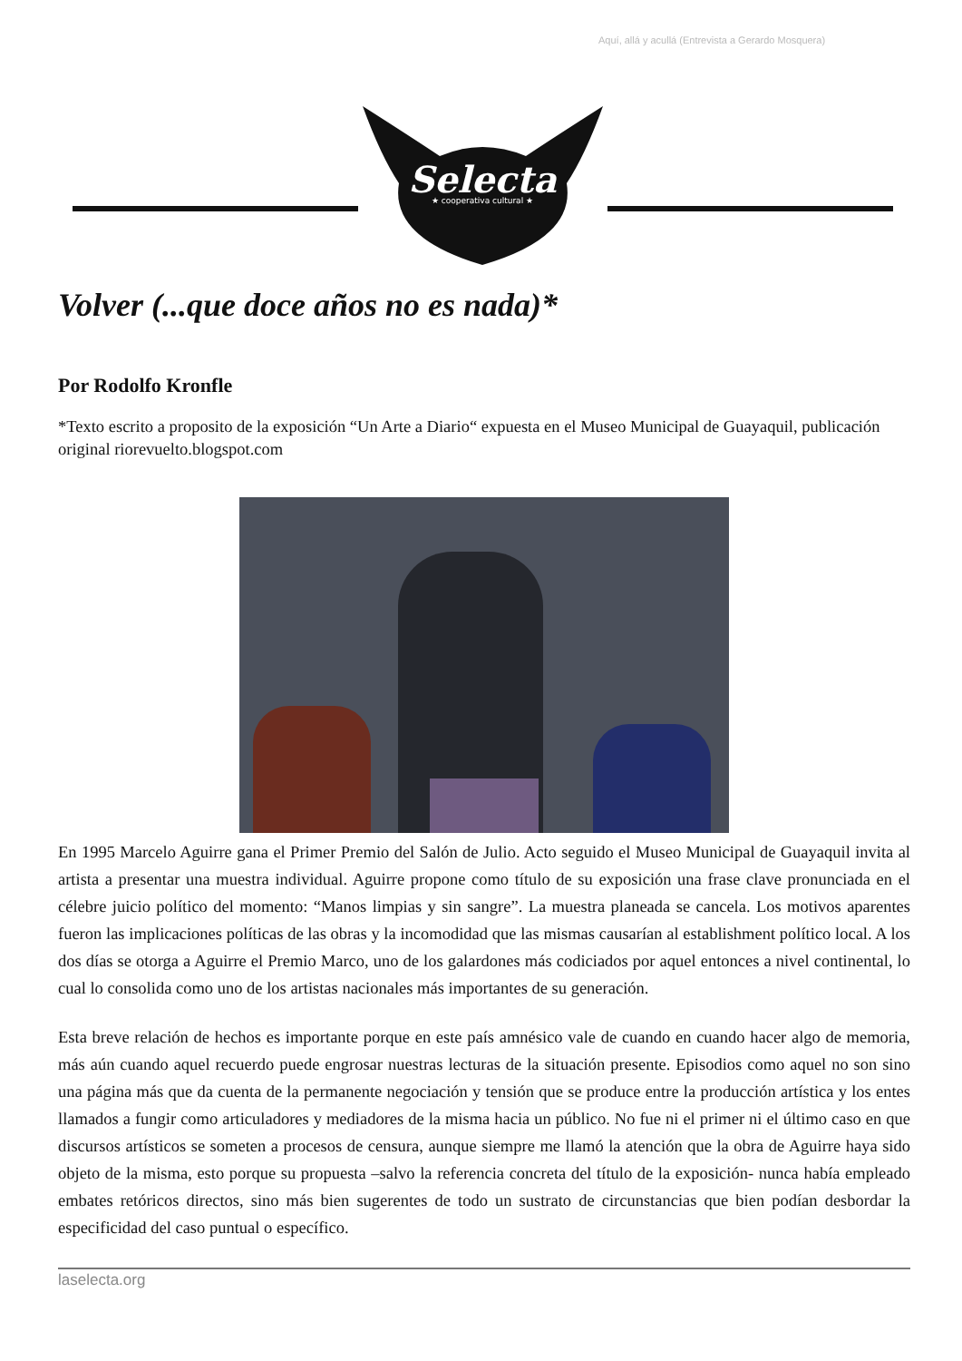Aquí, allá y acullá (Entrevista a Gerardo Mosquera)
Selecta
★ cooperativa cultural ★
Volver (...que doce años no es nada)*
Por Rodolfo Kronfle
*Texto escrito a proposito de la exposición “Un Arte a Diario“ expuesta en el Museo Municipal de Guayaquil, publicación original riorevuelto.blogspot.com
En 1995 Marcelo Aguirre gana el Primer Premio del Salón de Julio. Acto seguido el Museo Municipal de Guayaquil invita al artista a presentar una muestra individual. Aguirre propone como título de su exposición una frase clave pronunciada en el célebre juicio político del momento: “Manos limpias y sin sangre”. La muestra planeada se cancela. Los motivos aparentes fueron las implicaciones políticas de las obras y la incomodidad que las mismas causarían al establishment político local. A los dos días se otorga a Aguirre el Premio Marco, uno de los galardones más codiciados por aquel entonces a nivel continental, lo cual lo consolida como uno de los artistas nacionales más importantes de su generación.
Esta breve relación de hechos es importante porque en este país amnésico vale de cuando en cuando hacer algo de memoria, más aún cuando aquel recuerdo puede engrosar nuestras lecturas de la situación presente. Episodios como aquel no son sino una página más que da cuenta de la permanente negociación y tensión que se produce entre la producción artística y los entes llamados a fungir como articuladores y mediadores de la misma hacia un público. No fue ni el primer ni el último caso en que discursos artísticos se someten a procesos de censura, aunque siempre me llamó la atención que la obra de Aguirre haya sido objeto de la misma, esto porque su propuesta –salvo la referencia concreta del título de la exposición- nunca había empleado embates retóricos directos, sino más bien sugerentes de todo un sustrato de circunstancias que bien podían desbordar la especificidad del caso puntual o específico.
laselecta.org